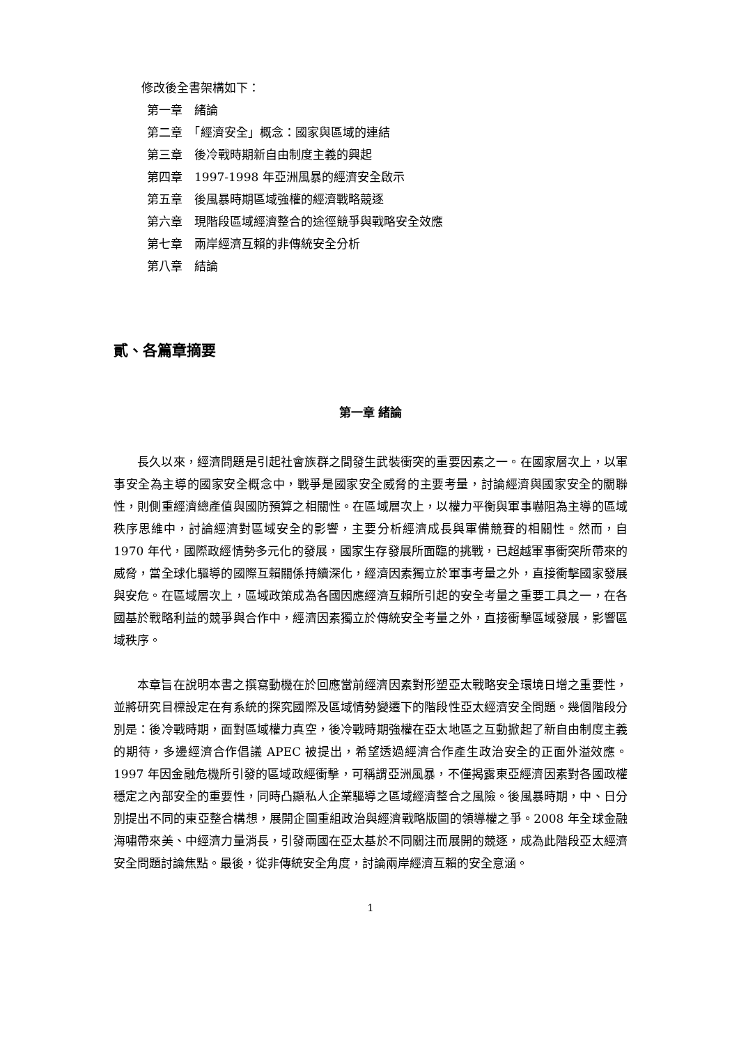修改後全書架構如下：
第一章　緒論
第二章　「經濟安全」概念：國家與區域的連結
第三章　後冷戰時期新自由制度主義的興起
第四章　1997-1998 年亞洲風暴的經濟安全啟示
第五章　後風暴時期區域強權的經濟戰略競逐
第六章　現階段區域經濟整合的途徑競爭與戰略安全效應
第七章　兩岸經濟互賴的非傳統安全分析
第八章　結論
貳、各篇章摘要
第一章 緒論
長久以來，經濟問題是引起社會族群之間發生武裝衝突的重要因素之一。在國家層次上，以軍事安全為主導的國家安全概念中，戰爭是國家安全威脅的主要考量，討論經濟與國家安全的關聯性，則側重經濟總產值與國防預算之相關性。在區域層次上，以權力平衡與軍事嚇阻為主導的區域秩序思維中，討論經濟對區域安全的影響，主要分析經濟成長與軍備競賽的相關性。然而，自 1970 年代，國際政經情勢多元化的發展，國家生存發展所面臨的挑戰，已超越軍事衝突所帶來的威脅，當全球化驅導的國際互賴關係持續深化，經濟因素獨立於軍事考量之外，直接衝擊國家發展與安危。在區域層次上，區域政策成為各國因應經濟互賴所引起的安全考量之重要工具之一，在各國基於戰略利益的競爭與合作中，經濟因素獨立於傳統安全考量之外，直接衝擊區域發展，影響區域秩序。
本章旨在說明本書之撰寫動機在於回應當前經濟因素對形塑亞太戰略安全環境日增之重要性，並將研究目標設定在有系統的探究國際及區域情勢變遷下的階段性亞太經濟安全問題。幾個階段分別是：後冷戰時期，面對區域權力真空，後冷戰時期強權在亞太地區之互動掀起了新自由制度主義的期待，多邊經濟合作倡議 APEC 被提出，希望透過經濟合作產生政治安全的正面外溢效應。1997 年因金融危機所引發的區域政經衝擊，可稱謂亞洲風暴，不僅揭露東亞經濟因素對各國政權穩定之內部安全的重要性，同時凸顯私人企業驅導之區域經濟整合之風險。後風暴時期，中、日分別提出不同的東亞整合構想，展開企圖重組政治與經濟戰略版圖的領導權之爭。2008 年全球金融海嘯帶來美、中經濟力量消長，引發兩國在亞太基於不同關注而展開的競逐，成為此階段亞太經濟安全問題討論焦點。最後，從非傳統安全角度，討論兩岸經濟互賴的安全意涵。
1